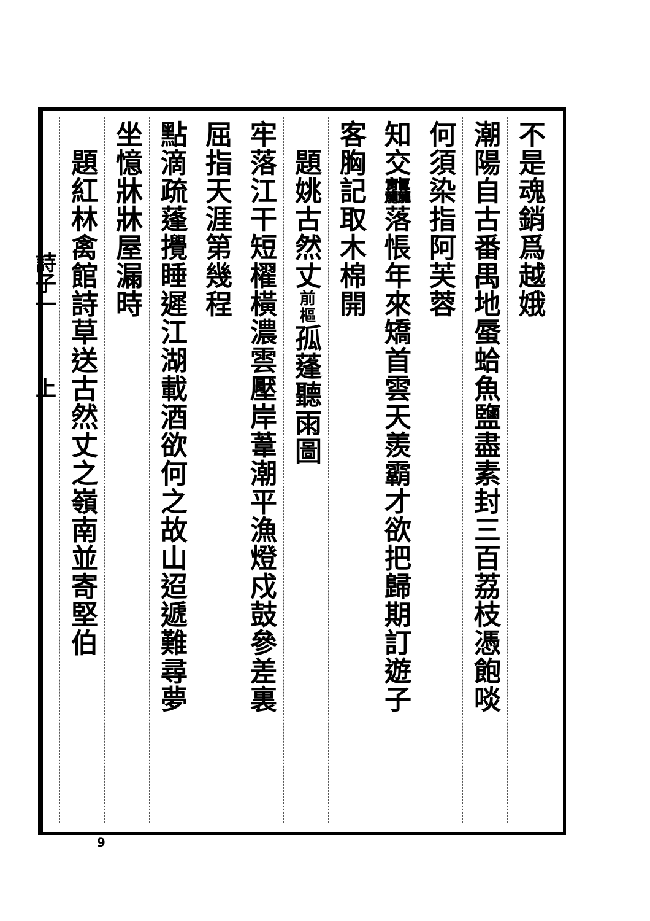不是魂銷爲越娥
潮陽自古番禺地蜃蛤魚鹽盡素封三百荔枝憑飽啖
何須染指阿芙蓉
知交龘落悵年來矯首雲天羨霸才欲把歸期訂遊子
客胸記取木棉開
　題姚古然丈前樞孤蓬聽雨圖
牢落江干短櫂橫濃雲壓岸葦潮平漁燈戍鼓參差裏
屈指天涯第幾程
點滴疏蓬攪睡遲江湖載酒欲何之故山迢遞難尋夢
坐憶牀牀屋漏時
　題紅林禽館詩草送古然丈之嶺南並寄堅伯
詩子一　　　上
9